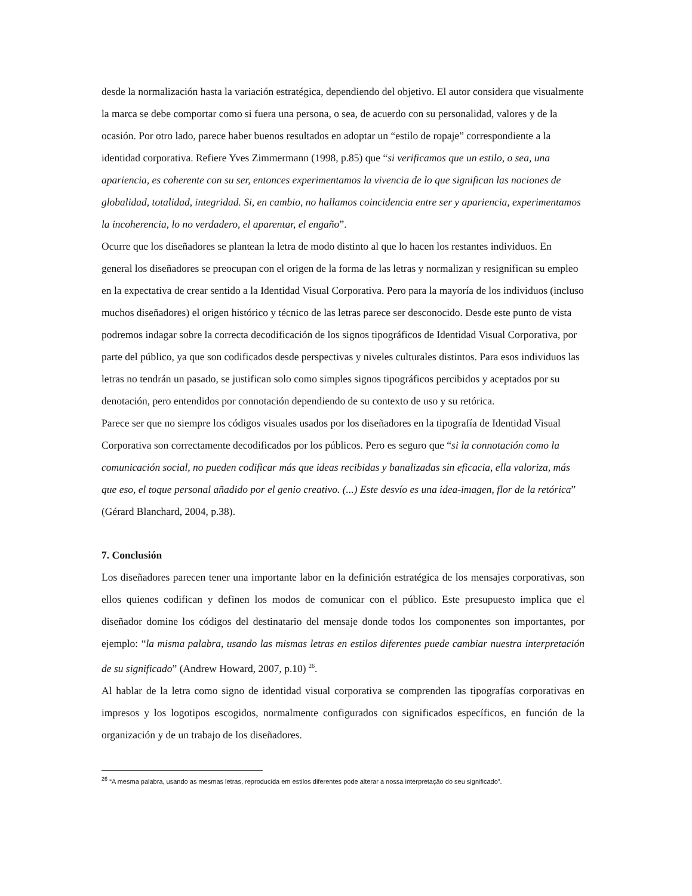desde la normalización hasta la variación estratégica, dependiendo del objetivo. El autor considera que visualmente la marca se debe comportar como si fuera una persona, o sea, de acuerdo con su personalidad, valores y de la ocasión. Por otro lado, parece haber buenos resultados en adoptar un “estilo de ropaje” correspondiente a la identidad corporativa. Refiere Yves Zimmermann (1998, p.85) que “si verificamos que un estilo, o sea, una apariencia, es coherente con su ser, entonces experimentamos la vivencia de lo que significan las nociones de globalidad, totalidad, integridad. Si, en cambio, no hallamos coincidencia entre ser y apariencia, experimentamos la incoherencia, lo no verdadero, el aparentar, el engaño”.
Ocurre que los diseñadores se plantean la letra de modo distinto al que lo hacen los restantes individuos. En general los diseñadores se preocupan con el origen de la forma de las letras y normalizan y resignifican su empleo en la expectativa de crear sentido a la Identidad Visual Corporativa. Pero para la mayoría de los individuos (incluso muchos diseñadores) el origen histórico y técnico de las letras parece ser desconocido. Desde este punto de vista podremos indagar sobre la correcta decodificación de los signos tipográficos de Identidad Visual Corporativa, por parte del público, ya que son codificados desde perspectivas y niveles culturales distintos. Para esos individuos las letras no tendrán un pasado, se justifican solo como simples signos tipográficos percibidos y aceptados por su denotación, pero entendidos por connotación dependiendo de su contexto de uso y su retórica.
Parece ser que no siempre los códigos visuales usados por los diseñadores en la tipografía de Identidad Visual Corporativa son correctamente decodificados por los públicos. Pero es seguro que “si la connotación como la comunicación social, no pueden codificar más que ideas recibidas y banalizadas sin eficacia, ella valoriza, más que eso, el toque personal añadido por el genio creativo. (...) Este desvío es una idea-imagen, flor de la retórica” (Gérard Blanchard, 2004, p.38).
7. Conclusión
Los diseñadores parecen tener una importante labor en la definición estratégica de los mensajes corporativas, son ellos quienes codifican y definen los modos de comunicar con el público. Este presupuesto implica que el diseñador domine los códigos del destinatario del mensaje donde todos los componentes son importantes, por ejemplo: “la misma palabra, usando las mismas letras en estilos diferentes puede cambiar nuestra interpretación de su significado” (Andrew Howard, 2007, p.10) <sup>26</sup>.
Al hablar de la letra como signo de identidad visual corporativa se comprenden las tipografías corporativas en impresos y los logotipos escogidos, normalmente configurados con significados específicos, en función de la organización y de un trabajo de los diseñadores.
<sup>26</sup> “A mesma palabra, usando as mesmas letras, reproducida em estilos diferentes pode alterar a nossa interpretação do seu significado”.